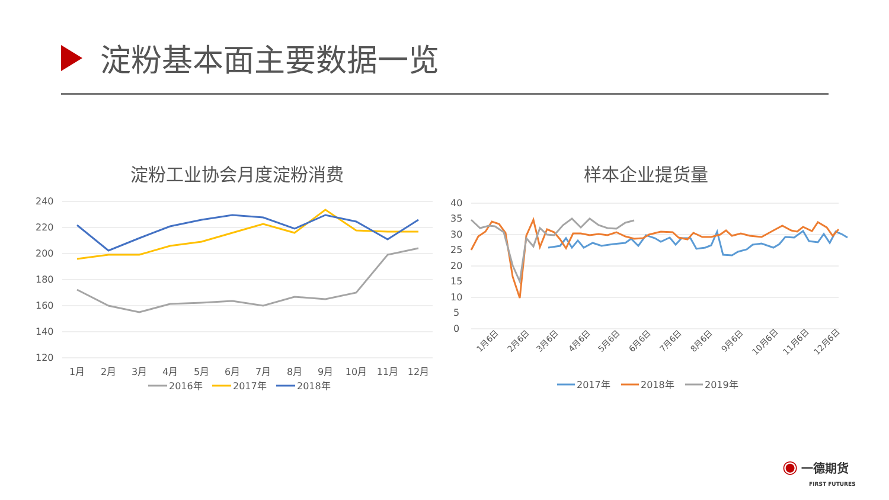淀粉基本面主要数据一览
淀粉工业协会月度淀粉消费
240
220
200
180
160
140
120
1月
2月
3月
4月
5月
6月
7月
8月
9月
10月
11月
12月
2016年
2017年
2018年
样本企业提货量
40
35
30
25
20
15
10
5
0
1月6日
2月6日
3月6日
4月6日
5月6日
6月6日
7月6日
8月6日
9月6日
10月6日
11月6日
12月6日
2017年
2018年
2019年
◉ 一德期货
FIRST FUTURES